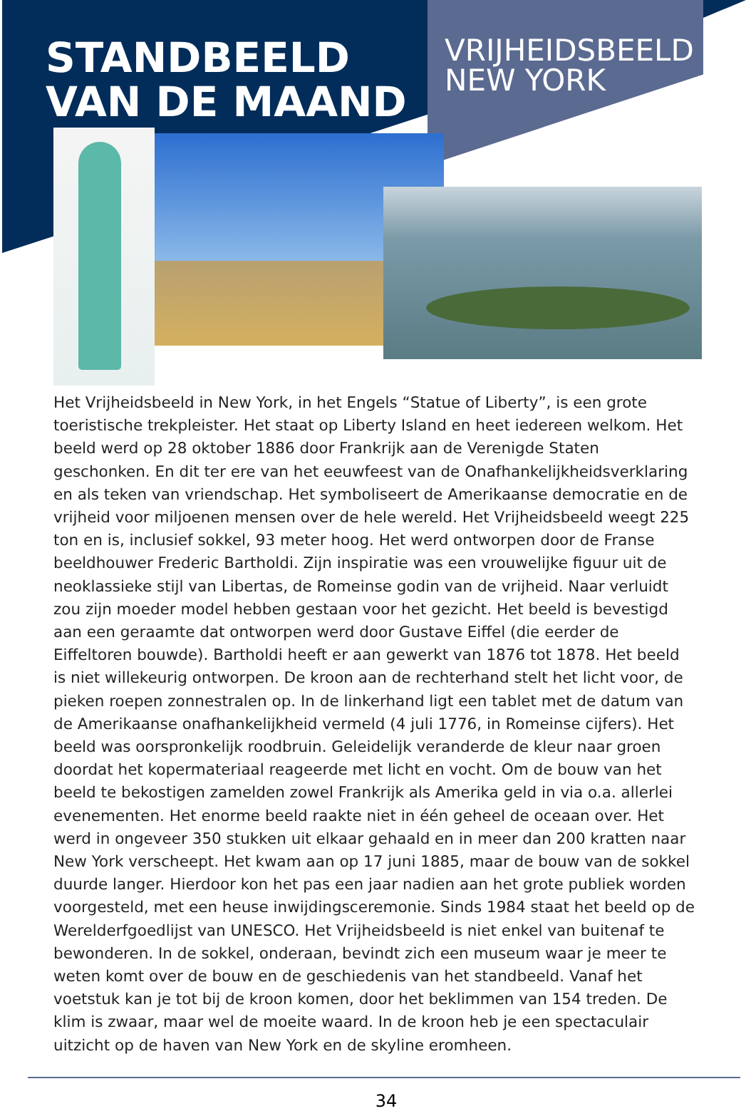STANDBEELD VAN DE MAAND
VRIJHEIDSBEELD
NEW YORK
Het Vrijheidsbeeld in New York, in het Engels “Statue of Liberty”, is een grote toeristische trekpleister. Het staat op Liberty Island en heet iedereen welkom. Het beeld werd op 28 oktober 1886 door Frankrijk aan de Verenigde Staten geschonken. En dit ter ere van het eeuwfeest van de Onafhankelijkheidsverklaring en als teken van vriendschap. Het symboliseert de Amerikaanse democratie en de vrijheid voor miljoenen mensen over de hele wereld. Het Vrijheidsbeeld weegt 225 ton en is, inclusief sokkel, 93 meter hoog. Het werd ontworpen door de Franse beeldhouwer Frederic Bartholdi. Zijn inspiratie was een vrouwelijke figuur uit de neoklassieke stijl van Libertas, de Romeinse godin van de vrijheid. Naar verluidt zou zijn moeder model hebben gestaan voor het gezicht. Het beeld is bevestigd aan een geraamte dat ontworpen werd door Gustave Eiffel (die eerder de Eiffeltoren bouwde). Bartholdi heeft er aan gewerkt van 1876 tot 1878. Het beeld is niet willekeurig ontworpen. De kroon aan de rechterhand stelt het licht voor, de pieken roepen zonnestralen op. In de linkerhand ligt een tablet met de datum van de Amerikaanse onafhankelijkheid vermeld (4 juli 1776, in Romeinse cijfers). Het beeld was oorspronkelijk roodbruin. Geleidelijk veranderde de kleur naar groen doordat het kopermateriaal reageerde met licht en vocht. Om de bouw van het beeld te bekostigen zamelden zowel Frankrijk als Amerika geld in via o.a. allerlei evenementen. Het enorme beeld raakte niet in één geheel de oceaan over. Het werd in ongeveer 350 stukken uit elkaar gehaald en in meer dan 200 kratten naar New York verscheept. Het kwam aan op 17 juni 1885, maar de bouw van de sokkel duurde langer. Hierdoor kon het pas een jaar nadien aan het grote publiek worden voorgesteld, met een heuse inwijdingsceremonie. Sinds 1984 staat het beeld op de Werelderfgoedlijst van UNESCO. Het Vrijheidsbeeld is niet enkel van buitenaf te bewonderen. In de sokkel, onderaan, bevindt zich een museum waar je meer te weten komt over de bouw en de geschiedenis van het standbeeld. Vanaf het voetstuk kan je tot bij de kroon komen, door het beklimmen van 154 treden. De klim is zwaar, maar wel de moeite waard. In de kroon heb je een spectaculair uitzicht op de haven van New York en de skyline eromheen.
34